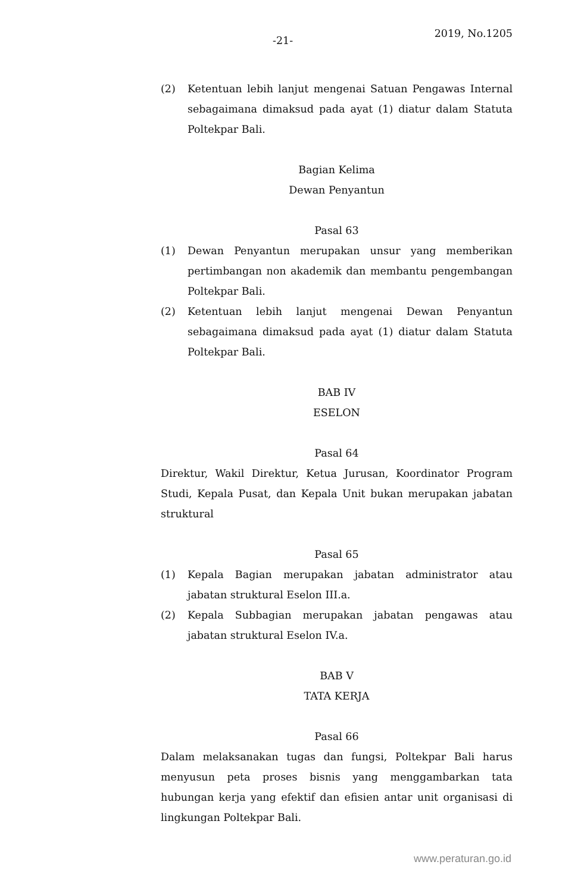-21-
2019, No.1205
(2) Ketentuan lebih lanjut mengenai Satuan Pengawas Internal sebagaimana dimaksud pada ayat (1) diatur dalam Statuta Poltekpar Bali.
Bagian Kelima
Dewan Penyantun
Pasal 63
(1) Dewan Penyantun merupakan unsur yang memberikan pertimbangan non akademik dan membantu pengembangan Poltekpar Bali.
(2) Ketentuan lebih lanjut mengenai Dewan Penyantun sebagaimana dimaksud pada ayat (1) diatur dalam Statuta Poltekpar Bali.
BAB IV
ESELON
Pasal 64
Direktur, Wakil Direktur, Ketua Jurusan, Koordinator Program Studi, Kepala Pusat, dan Kepala Unit bukan merupakan jabatan struktural
Pasal 65
(1) Kepala Bagian merupakan jabatan administrator atau jabatan struktural Eselon III.a.
(2) Kepala Subbagian merupakan jabatan pengawas atau jabatan struktural Eselon IV.a.
BAB V
TATA KERJA
Pasal 66
Dalam melaksanakan tugas dan fungsi, Poltekpar Bali harus menyusun peta proses bisnis yang menggambarkan tata hubungan kerja yang efektif dan efisien antar unit organisasi di lingkungan Poltekpar Bali.
www.peraturan.go.id